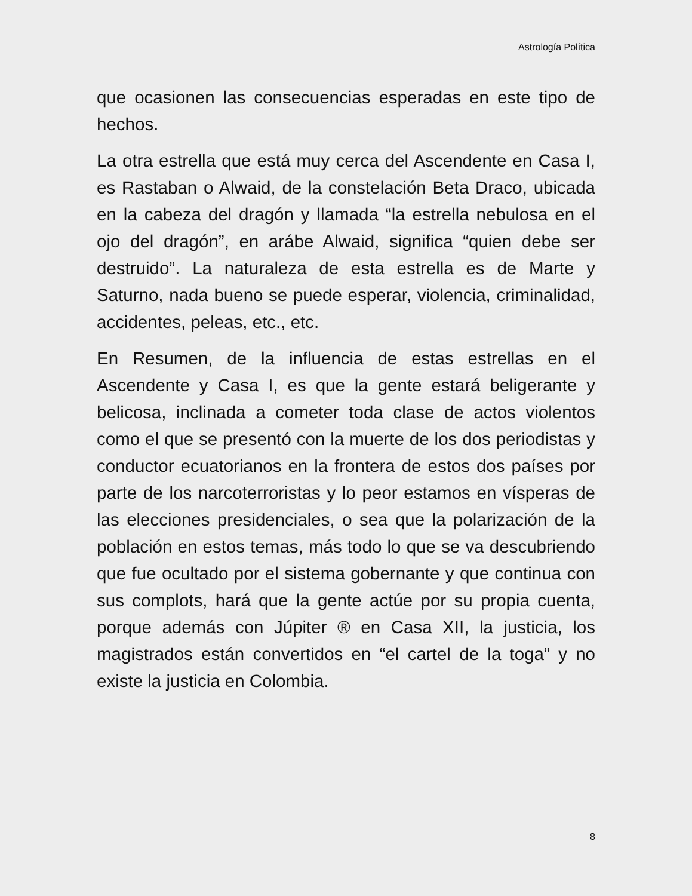Astrología Política
que ocasionen las consecuencias esperadas en este tipo de hechos.
La otra estrella que está muy cerca del Ascendente en Casa I, es Rastaban o Alwaid, de la constelación Beta Draco, ubicada en la cabeza del dragón y llamada “la estrella nebulosa en el ojo del dragón”, en arábe Alwaid, significa “quien debe ser destruido”. La naturaleza de esta estrella es de Marte y Saturno, nada bueno se puede esperar, violencia, criminalidad, accidentes, peleas, etc., etc.
En Resumen, de la influencia de estas estrellas en el Ascendente y Casa I, es que la gente estará beligerante y belicosa, inclinada a cometer toda clase de actos violentos como el que se presentó con la muerte de los dos periodistas y conductor ecuatorianos en la frontera de estos dos países por parte de los narcoterroristas y lo peor estamos en vísperas de las elecciones presidenciales, o sea que la polarización de la población en estos temas, más todo lo que se va descubriendo que fue ocultado por el sistema gobernante y que continua con sus complots, hará que la gente actúe por su propia cuenta, porque además con Júpiter ® en Casa XII, la justicia, los magistrados están convertidos en “el cartel de la toga” y no existe la justicia en Colombia.
8